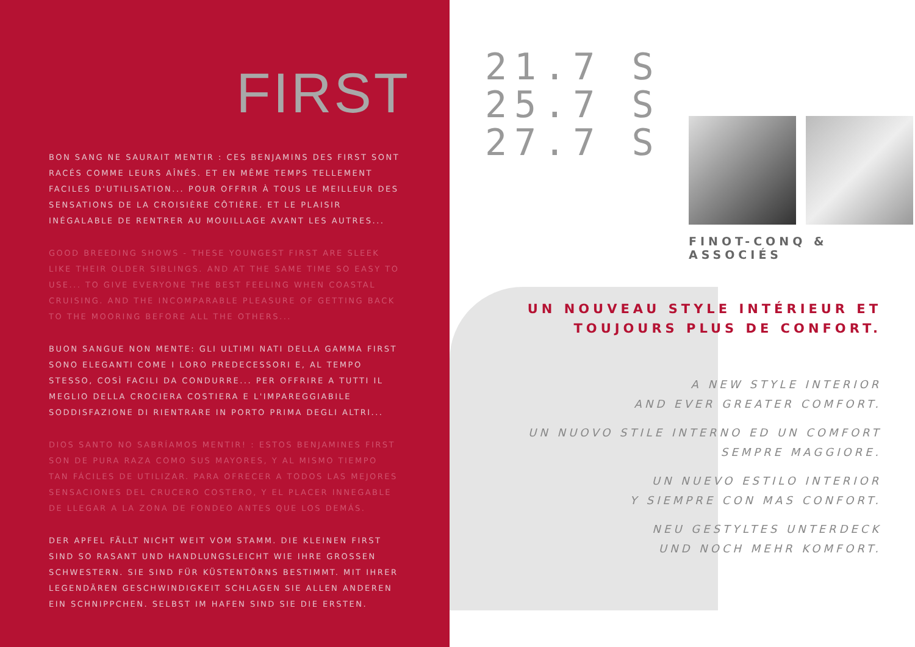FIRST
BON SANG NE SAURAIT MENTIR : CES BENJAMINS DES FIRST SONT RACÉS COMME LEURS AÎNÉS. ET EN MÊME TEMPS TELLEMENT FACILES D'UTILISATION... POUR OFFRIR À TOUS LE MEILLEUR DES SENSATIONS DE LA CROISIÈRE CÔTIÈRE. ET LE PLAISIR INÉGALABLE DE RENTRER AU MOUILLAGE AVANT LES AUTRES...
GOOD BREEDING SHOWS - THESE YOUNGEST FIRST ARE SLEEK LIKE THEIR OLDER SIBLINGS. AND AT THE SAME TIME SO EASY TO USE... TO GIVE EVERYONE THE BEST FEELING WHEN COASTAL CRUISING. AND THE INCOMPARABLE PLEASURE OF GETTING BACK TO THE MOORING BEFORE ALL THE OTHERS...
BUON SANGUE NON MENTE: GLI ULTIMI NATI DELLA GAMMA FIRST SONO ELEGANTI COME I LORO PREDECESSORI E, AL TEMPO STESSO, COSÌ FACILI DA CONDURRE... PER OFFRIRE A TUTTI IL MEGLIO DELLA CROCIERA COSTIERA E L'IMPAREGGIABILE SODDISFAZIONE DI RIENTRARE IN PORTO PRIMA DEGLI ALTRI...
DIOS SANTO NO SABRÍAMOS MENTIR! : ESTOS BENJAMINES FIRST SON DE PURA RAZA COMO SUS MAYORES, Y AL MISMO TIEMPO TAN FÁCILES DE UTILIZAR. PARA OFRECER A TODOS LAS MEJORES SENSACIONES DEL CRUCERO COSTERO, Y EL PLACER INNEGABLE DE LLEGAR A LA ZONA DE FONDEO ANTES QUE LOS DEMÁS.
DER APFEL FÄLLT NICHT WEIT VOM STAMM. DIE KLEINEN FIRST SIND SO RASANT UND HANDLUNGSLEICHT WIE IHRE GROSSEN SCHWESTERN. SIE SIND FÜR KÜSTENTÖRNS BESTIMMT. MIT IHRER LEGENDÄREN GESCHWINDIGKEIT SCHLAGEN SIE ALLEN ANDEREN EIN SCHNIPPCHEN. SELBST IM HAFEN SIND SIE DIE ERSTEN.
21.7 S
25.7 S
27.7 S
FINOT-CONQ & ASSOCIÉS
UN NOUVEAU STYLE INTÉRIEUR ET
TOUJOURS PLUS DE CONFORT.
A NEW STYLE INTERIOR
AND EVER GREATER COMFORT.
UN NUOVO STILE INTERNO ED UN COMFORT
SEMPRE MAGGIORE.
UN NUEVO ESTILO INTERIOR
Y SIEMPRE CON MAS CONFORT.
NEU GESTYLTES UNTERDECK
UND NOCH MEHR KOMFORT.